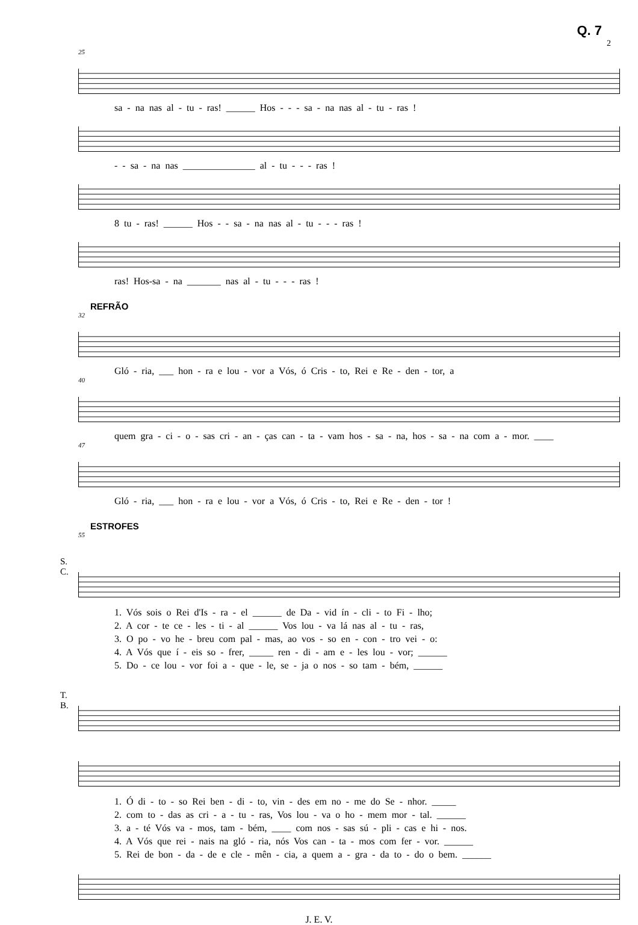Q. 7
2
25
sa - na nas al - tu - ras! ______ Hos - - - sa - na nas al - tu - ras !
- - sa - na nas _______________ al - tu - - - ras !
8 tu - ras! ______ Hos - - sa - na nas al - tu - - - ras !
ras! Hos-sa - na _______ nas al - tu - - - ras !
REFRÃO
32
Gló - ria, ___ hon - ra e lou - vor a Vós, ó Cris - to, Rei e Re - den - tor, a
40
quem gra - ci - o - sas cri - an - ças can - ta - vam hos - sa - na, hos - sa - na com a - mor. ____
47
Gló - ria, ___ hon - ra e lou - vor a Vós, ó Cris - to, Rei e Re - den - tor !
ESTROFES
55
S.
C.
1. Vós sois o Rei d'Is - ra - el ______ de Da - vid ín - cli - to Fi - lho;
2. A cor - te ce - les - ti - al ______ Vos lou - va lá nas al - tu - ras,
3. O po - vo he - breu com pal - mas, ao vos - so en - con - tro vei - o:
4. A Vós que í - eis so - frer, _____ ren - di - am e - les lou - vor; ______
5. Do - ce lou - vor foi a - que - le, se - ja o nos - so tam - bém, ______
T.
B.
1. Ó di - to - so Rei ben - di - to, vin - des em no - me do Se - nhor. _____
2. com to - das as cri - a - tu - ras, Vos lou - va o ho - mem mor - tal. ______
3. a - té Vós va - mos, tam - bém, ____ com nos - sas sú - pli - cas e hi - nos.
4. A Vós que rei - nais na gló - ria, nós Vos can - ta - mos com fer - vor. ______
5. Rei de bon - da - de e cle - mên - cia, a quem a - gra - da to - do o bem. ______
J. E. V.